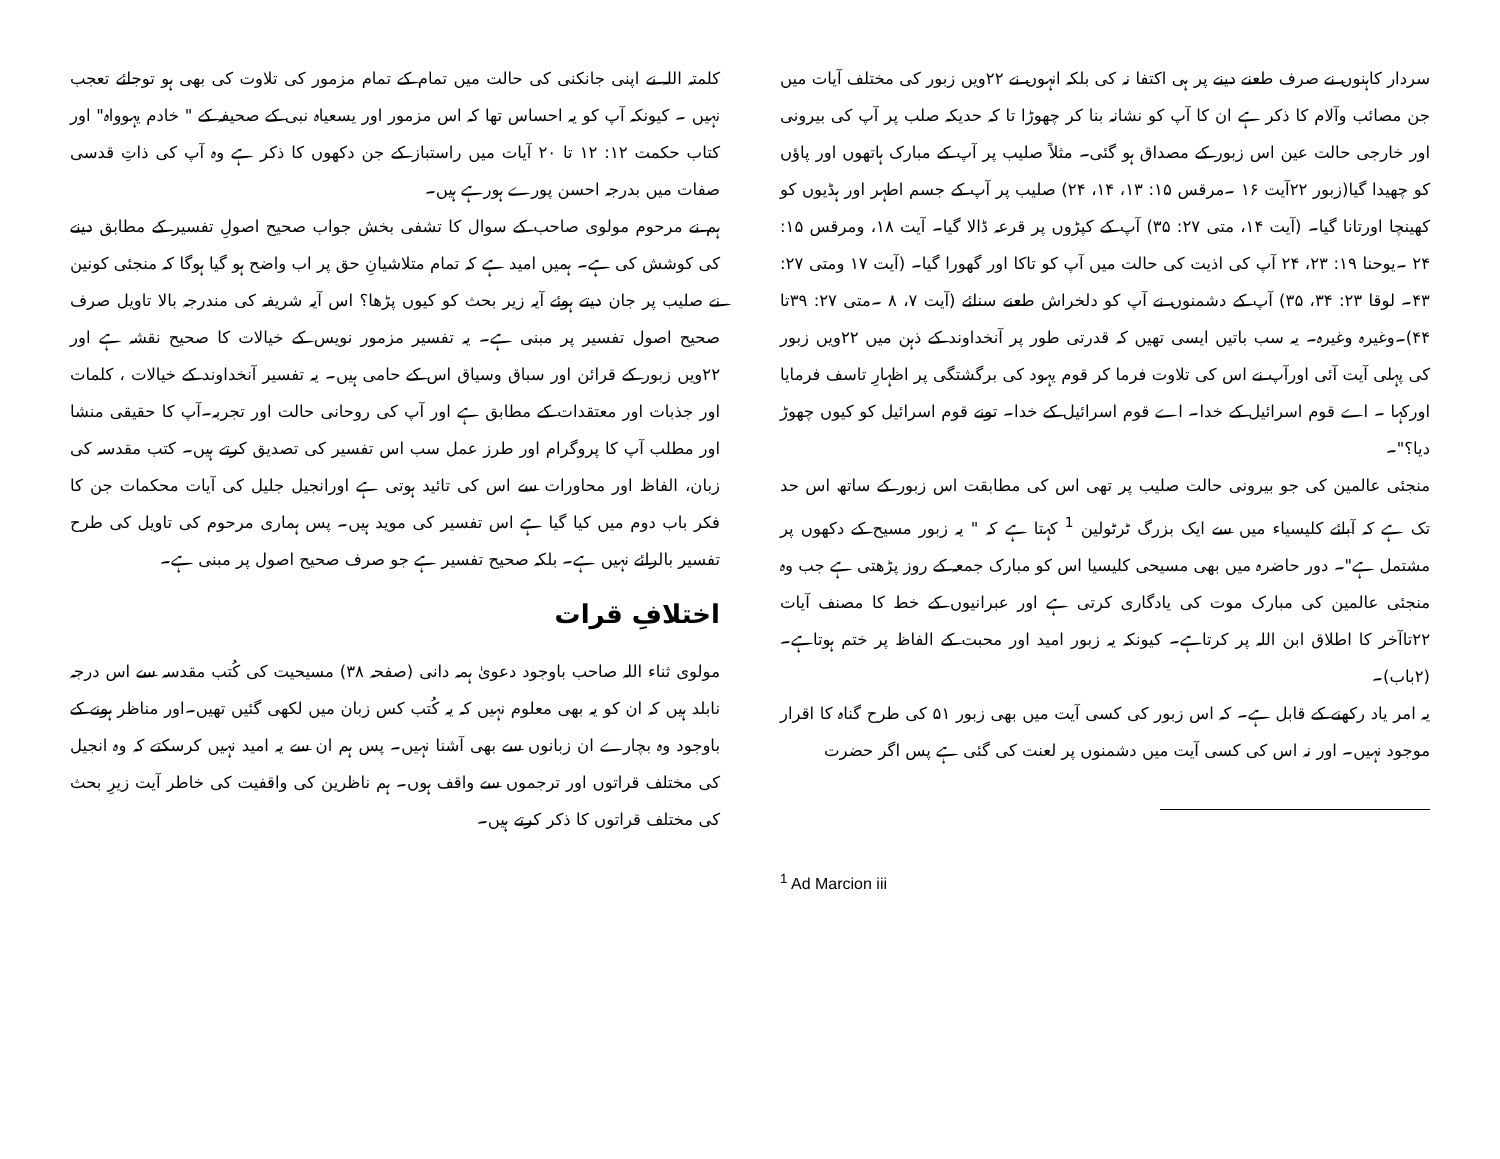سردار کاہنوں نے صرف طعنے دینے پر ہی اکتفا نہ کی بلکہ انہوں نے ۲۲ویں زبور کی مختلف آیات میں جن مصائب وآلام کا ذکر ہے ان کا آپ کو نشانہ بنا کر چھوڑا تا کہ حدیکہ صلب پر آپ کی بیرونی اور خارجی حالت عین اس زبور کے مصداق ہو گئی۔ مثلاً صلیب پر آپ کے مبارک ہاتھوں اور پاؤں کو چھیدا گیا(زبور ۲۲آیت ۱۶ ۔مرقس ۱۵: ۱۳، ۱۴، ۲۴) صلیب پر آپ کے جسم اطہر اور ہڈیوں کو کھینچا اورتانا گیا۔ (آیت ۱۴، متی ۲۷: ۳۵) آپ کے کپڑوں پر قرعہ ڈالا گیا۔ آیت ۱۸، ومرقس ۱۵: ۲۴ ۔یوحنا ۱۹: ۲۳، ۲۴ آپ کی اذیت کی حالت میں آپ کو تاکا اور گھورا گیا۔ (آیت ۱۷ ومتی ۲۷: ۴۳۔ لوقا ۲۳: ۳۴، ۳۵) آپ کے دشمنوں نے آپ کو دلخراش طعنے سنائے (آیت ۷، ۸ ۔متی ۲۷: ۳۹تا ۴۴)۔وغیرہ وغیرہ۔ یہ سب باتیں ایسی تھیں کہ قدرتی طور پر آنخداوند کے ذہن میں ۲۲ویں زبور کی پہلی آیت آئی اورآپ نے اس کی تلاوت فرما کر قوم یہود کی برگشتگی پر اظہارِ تاسف فرمایا اورکہا ۔ اے قوم اسرائیل کے خدا۔ اے قوم اسرائیل کے خدا۔ تونے قوم اسرائیل کو کیوں چھوڑ دیا؟"۔
منجئی عالمین کی جو بیرونی حالت صلیب پر تھی اس کی مطابقت اس زبور کے ساتھ اس حد تک ہے کہ آبائے کلیسیاء میں سے ایک بزرگ ٹرٹولین <sup>1</sup> کہتا ہے کہ " یہ زبور مسیح کے دکھوں پر مشتمل ہے"۔ دور حاضرہ میں بھی مسیحی کلیسیا اس کو مبارک جمعہ کے روز پڑھتی ہے جب وہ منجئی عالمین کی مبارک موت کی یادگاری کرتی ہے اور عبرانیوں کے خط کا مصنف آیات ۲۲تاآخر کا اطلاق ابن اللہ پر کرتاہے۔ کیونکہ یہ زبور امید اور محبت کے الفاظ پر ختم ہوتاہے۔(۲باب)۔
یہ امر یاد رکھنے کے قابل ہے۔ کہ اس زبور کی کسی آیت میں بھی زبور ۵۱ کی طرح گناہ کا اقرار موجود نہیں۔ اور نہ اس کی کسی آیت میں دشمنوں پر لعنت کی گئی ہے پس اگر حضرت
<sup>1</sup> Ad Marcion iii
کلمتہ اللہ نے اپنی جانکنی کی حالت میں تمام کے تمام مزمور کی تلاوت کی بھی ہو توجائے تعجب نہیں ۔ کیونکہ آپ کو یہ احساس تھا کہ اس مزمور اور یسعیاہ نبی کے صحیفہ کے " خادم یہوواہ" اور کتاب حکمت ۱۲: ۱۲ تا ۲۰ آیات میں راستباز کے جن دکھوں کا ذکر ہے وہ آپ کی ذاتِ قدسی صفات میں بدرجہ احسن پورے ہورہے ہیں۔
ہم نے مرحوم مولوی صاحب کے سوال کا تشفی بخش جواب صحیح اصولِ تفسیر کے مطابق دینے کی کوشش کی ہے۔ ہمیں امید ہے کہ تمام متلاشیانِ حق پر اب واضح ہو گیا ہوگا کہ منجئی کونین نے صلیب پر جان دیتے ہوئے آیہ زیر بحث کو کیوں پڑھا؟ اس آیہ شریفہ کی مندرجہ بالا تاویل صرف صحیح اصول تفسیر پر مبنی ہے۔ یہ تفسیر مزمور نویس کے خیالات کا صحیح نقشہ ہے اور ۲۲ویں زبور کے قرائن اور سباق وسیاق اس کے حامی ہیں۔ یہ تفسیر آنخداوند کے خیالات ، کلمات اور جذبات اور معتقدات کے مطابق ہے اور آپ کی روحانی حالت اور تجربہ۔آپ کا حقیقی منشا اور مطلب آپ کا پروگرام اور طرز عمل سب اس تفسیر کی تصدیق کرتے ہیں۔ کتب مقدسہ کی زبان، الفاظ اور محاورات سے اس کی تائید ہوتی ہے اورانجیل جلیل کی آیات محکمات جن کا فکر باب دوم میں کیا گیا ہے اس تفسیر کی موید ہیں۔ پس ہماری مرحوم کی تاویل کی طرح تفسیر بالرائے نہیں ہے۔ بلکہ صحیح تفسیر ہے جو صرف صحیح اصول پر مبنی ہے۔
اختلافِ قرات
مولوی ثناء اللہ صاحب باوجود دعویٰ ہمہ دانی (صفحہ ۳۸) مسیحیت کی کُتب مقدسہ سے اس درجہ نابلد ہیں کہ ان کو یہ بھی معلوم نہیں کہ یہ کُتب کس زبان میں لکھی گئیں تھیں۔اور مناظر ہونے کے باوجود وہ بچارے ان زبانوں سے بھی آشنا نہیں۔ پس ہم ان سے یہ امید نہیں کرسکتے کہ وہ انجیل کی مختلف قراتوں اور ترجموں سے واقف ہوں۔ ہم ناظرین کی واقفیت کی خاطر آیت زیرِ بحث کی مختلف قراتوں کا ذکر کرتے ہیں۔